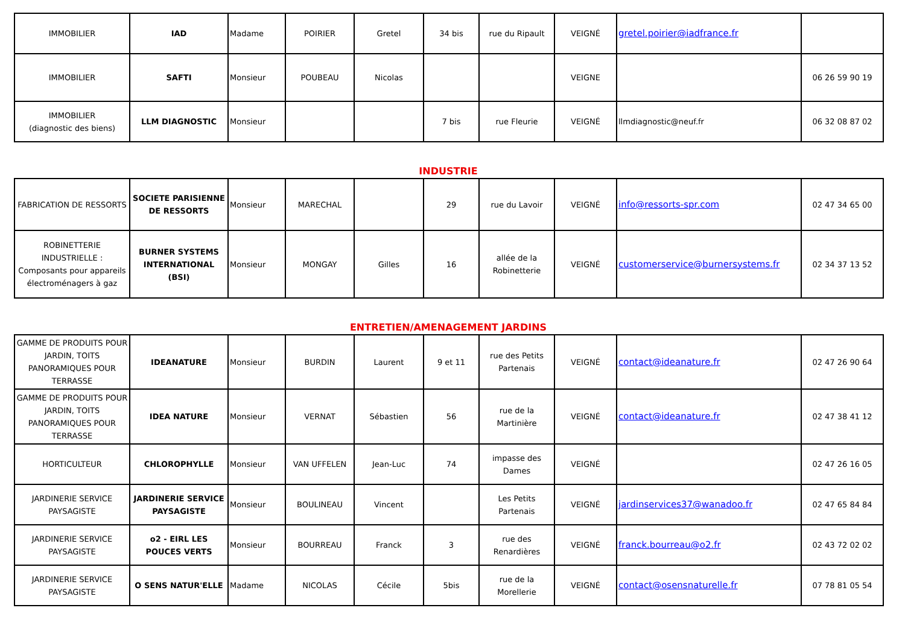| IMMOBILIER | IAD | Madame | POIRIER | Gretel | 34 bis | rue du Ripault | VEIGNÉ | gretel.poirier@iadfrance.fr | |
| IMMOBILIER | SAFTI | Monsieur | POUBEAU | Nicolas | | | VEIGNE | | 06 26 59 90 19 |
| IMMOBILIER (diagnostic des biens) | LLM DIAGNOSTIC | Monsieur | | | 7 bis | rue Fleurie | VEIGNÉ | llmdiagnostic@neuf.fr | 06 32 08 87 02 |
INDUSTRIE
| FABRICATION DE RESSORTS | SOCIETE PARISIENNE DE RESSORTS | Monsieur | MARECHAL | | 29 | rue du Lavoir | VEIGNÉ | info@ressorts-spr.com | 02 47 34 65 00 |
| ROBINETTERIE INDUSTRIELLE : Composants pour appareils électroménagers à gaz | BURNER SYSTEMS INTERNATIONAL (BSI) | Monsieur | MONGAY | Gilles | 16 | allée de la Robinetterie | VEIGNÉ | customerservice@burnersystems.fr | 02 34 37 13 52 |
ENTRETIEN/AMENAGEMENT JARDINS
| GAMME DE PRODUITS POUR JARDIN, TOITS PANORAMIQUES POUR TERRASSE | IDEANATURE | Monsieur | BURDIN | Laurent | 9 et 11 | rue des Petits Partenais | VEIGNÉ | contact@ideanature.fr | 02 47 26 90 64 |
| GAMME DE PRODUITS POUR JARDIN, TOITS PANORAMIQUES POUR TERRASSE | IDEA NATURE | Monsieur | VERNAT | Sébastien | 56 | rue de la Martinière | VEIGNÉ | contact@ideanature.fr | 02 47 38 41 12 |
| HORTICULTEUR | CHLOROPHYLLE | Monsieur | VAN UFFELEN | Jean-Luc | 74 | impasse des Dames | VEIGNÉ | | 02 47 26 16 05 |
| JARDINERIE SERVICE PAYSAGISTE | JARDINERIE SERVICE PAYSAGISTE | Monsieur | BOULINEAU | Vincent | | Les Petits Partenais | VEIGNÉ | jardinservices37@wanadoo.fr | 02 47 65 84 84 |
| JARDINERIE SERVICE PAYSAGISTE | o2 - EIRL LES POUCES VERTS | Monsieur | BOURREAU | Franck | 3 | rue des Renardières | VEIGNÉ | franck.bourreau@o2.fr | 02 43 72 02 02 |
| JARDINERIE SERVICE PAYSAGISTE | O SENS NATUR'ELLE | Madame | NICOLAS | Cécile | 5bis | rue de la Morellerie | VEIGNÉ | contact@osensnaturelle.fr | 07 78 81 05 54 |